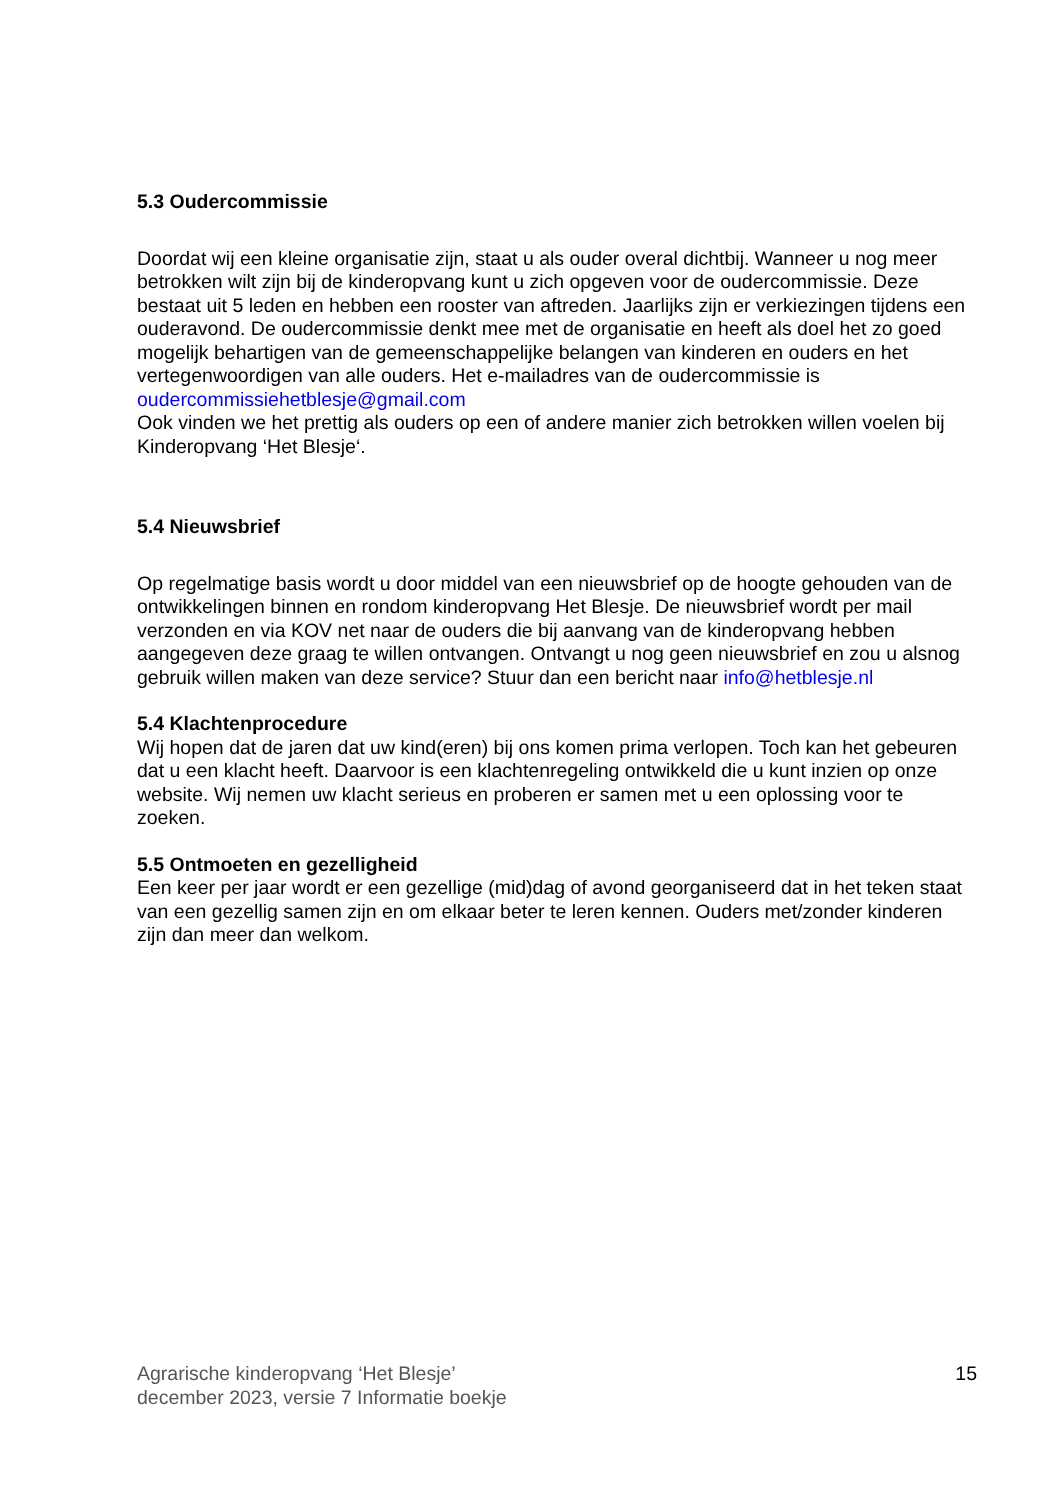5.3 Oudercommissie
Doordat wij een kleine organisatie zijn, staat u als ouder overal dichtbij. Wanneer u nog meer betrokken wilt zijn bij de kinderopvang kunt u zich opgeven voor de oudercommissie. Deze bestaat uit 5 leden en hebben een rooster van aftreden. Jaarlijks zijn er verkiezingen tijdens een ouderavond. De oudercommissie denkt mee met de organisatie en heeft als doel het zo goed mogelijk behartigen van de gemeenschappelijke belangen van kinderen en ouders en het vertegenwoordigen van alle ouders. Het e-mailadres van de oudercommissie is oudercommissiehetblesje@gmail.com
Ook vinden we het prettig als ouders op een of andere manier zich betrokken willen voelen bij Kinderopvang ‘Het Blesje‘.
5.4 Nieuwsbrief
Op regelmatige basis wordt u door middel van een nieuwsbrief op de hoogte gehouden van de ontwikkelingen binnen en rondom kinderopvang Het Blesje. De nieuwsbrief wordt per mail verzonden en via KOV net naar de ouders die bij aanvang van de kinderopvang hebben aangegeven deze graag te willen ontvangen. Ontvangt u nog geen nieuwsbrief en zou u alsnog gebruik willen maken van deze service? Stuur dan een bericht naar info@hetblesje.nl
5.4 Klachtenprocedure
Wij hopen dat de jaren dat uw kind(eren) bij ons komen prima verlopen. Toch kan het gebeuren dat u een klacht heeft. Daarvoor is een klachtenregeling ontwikkeld die u kunt inzien op onze website. Wij nemen uw klacht serieus en proberen er samen met u een oplossing voor te zoeken.
5.5 Ontmoeten en gezelligheid
Een keer per jaar wordt er een gezellige (mid)dag of avond georganiseerd dat in het teken staat van een gezellig samen zijn en om elkaar beter te leren kennen. Ouders met/zonder kinderen zijn dan meer dan welkom.
Agrarische kinderopvang ‘Het Blesje’
december 2023, versie 7 Informatie boekje
15